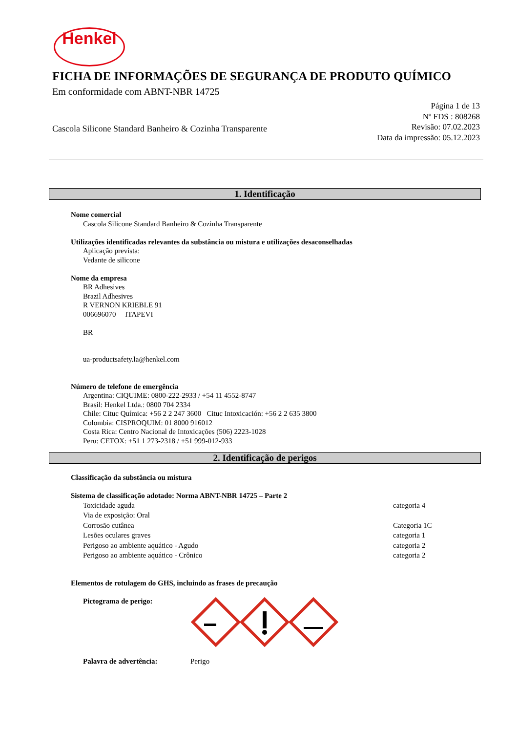Henkel
FICHA DE INFORMAÇÕES DE SEGURANÇA DE PRODUTO QUÍMICO
Em conformidade com ABNT-NBR 14725
Cascola Silicone Standard Banheiro & Cozinha Transparente
Página 1 de 13
Nº FDS : 808268
Revisão: 07.02.2023
Data da impressão: 05.12.2023
1. Identificação
Nome comercial
Cascola Silicone Standard Banheiro & Cozinha Transparente
Utilizações identificadas relevantes da substância ou mistura e utilizações desaconselhadas
Aplicação prevista:
Vedante de silicone
Nome da empresa
BR Adhesives
Brazil Adhesives
R VERNON KRIEBLE 91
006696070 ITAPEVI
BR
ua-productsafety.la@henkel.com
Número de telefone de emergência
Argentina: CIQUIME: 0800-222-2933 / +54 11 4552-8747
Brasil: Henkel Ltda.: 0800 704 2334
Chile: Cituc Química: +56 2 2 247 3600 Cituc Intoxicación: +56 2 2 635 3800
Colombia: CISPROQUIM: 01 8000 916012
Costa Rica: Centro Nacional de Intoxicações (506) 2223-1028
Peru: CETOX: +51 1 273-2318 / +51 999-012-933
2. Identificação de perigos
Classificação da substância ou mistura
Sistema de classificação adotado: Norma ABNT-NBR 14725 – Parte 2
Toxicidade aguda categoria 4
Via de exposição: Oral
Corrosão cutânea Categoria 1C
Lesões oculares graves categoria 1
Perigoso ao ambiente aquático - Agudo categoria 2
Perigoso ao ambiente aquático - Crônico categoria 2
Elementos de rotulagem do GHS, incluindo as frases de precaução
Pictograma de perigo:
Palavra de advertência: Perigo